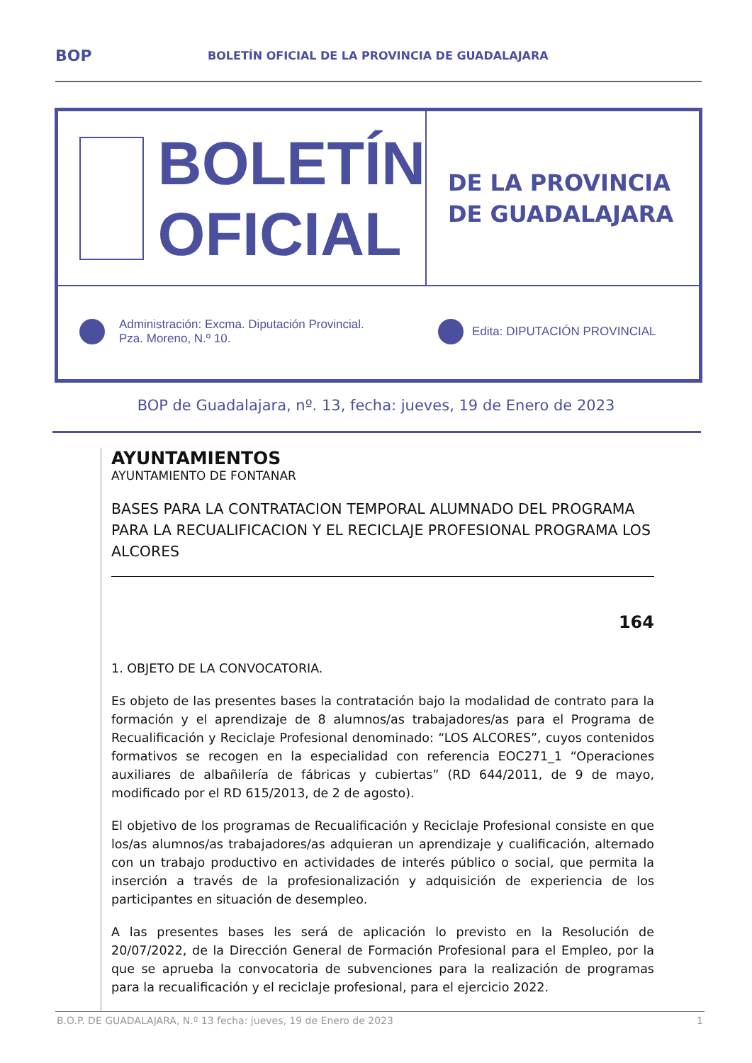BOP BOLETÍN OFICIAL DE LA PROVINCIA DE GUADALAJARA
BOLETÍN
OFICIAL
DE LA PROVINCIA
DE GUADALAJARA
Administración: Excma. Diputación Provincial.
Pza. Moreno, N.º 10.
Edita: DIPUTACIÓN PROVINCIAL
BOP de Guadalajara, nº. 13, fecha: jueves, 19 de Enero de 2023
AYUNTAMIENTOS
AYUNTAMIENTO DE FONTANAR
BASES PARA LA CONTRATACION TEMPORAL ALUMNADO DEL PROGRAMA PARA LA RECUALIFICACION Y EL RECICLAJE PROFESIONAL PROGRAMA LOS ALCORES
164
1. OBJETO DE LA CONVOCATORIA.
Es objeto de las presentes bases la contratación bajo la modalidad de contrato para la formación y el aprendizaje de 8 alumnos/as trabajadores/as para el Programa de Recualificación y Reciclaje Profesional denominado: “LOS ALCORES”, cuyos contenidos formativos se recogen en la especialidad con referencia EOC271_1 “Operaciones auxiliares de albañilería de fábricas y cubiertas” (RD 644/2011, de 9 de mayo, modificado por el RD 615/2013, de 2 de agosto).
El objetivo de los programas de Recualificación y Reciclaje Profesional consiste en que los/as alumnos/as trabajadores/as adquieran un aprendizaje y cualificación, alternado con un trabajo productivo en actividades de interés público o social, que permita la inserción a través de la profesionalización y adquisición de experiencia de los participantes en situación de desempleo.
A las presentes bases les será de aplicación lo previsto en la Resolución de 20/07/2022, de la Dirección General de Formación Profesional para el Empleo, por la que se aprueba la convocatoria de subvenciones para la realización de programas para la recualificación y el reciclaje profesional, para el ejercicio 2022.
B.O.P. DE GUADALAJARA, N.º 13 fecha: jueves, 19 de Enero de 2023 1